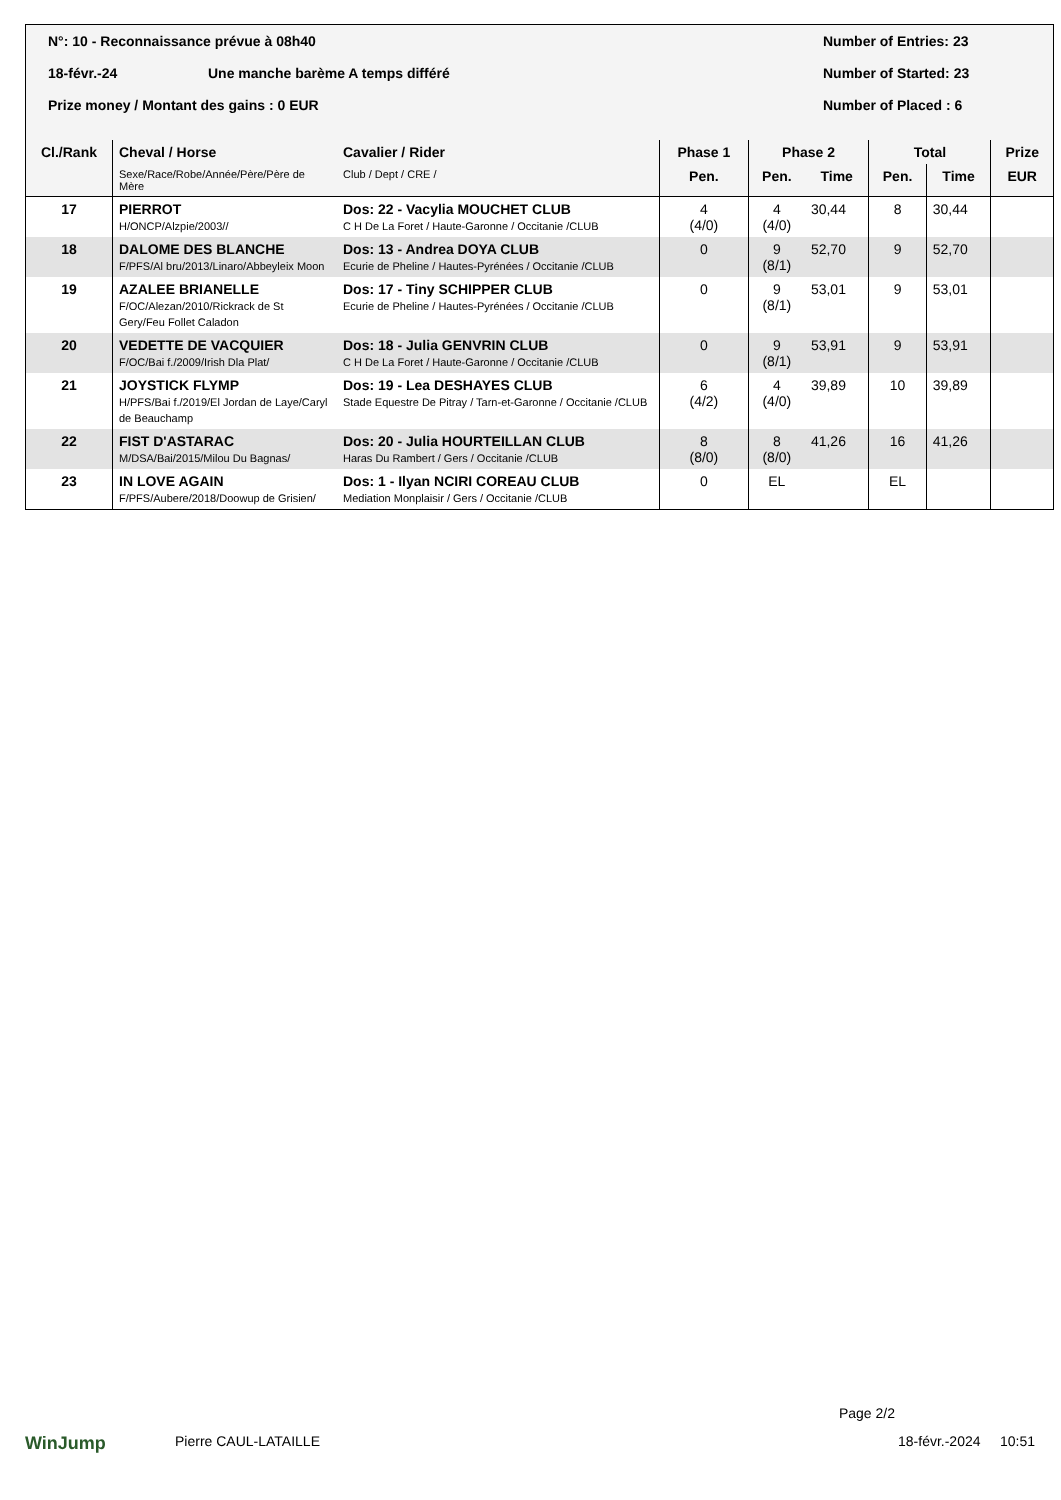N°: 10 - Reconnaissance prévue à 08h40 Number of Entries: 23
18-févr.-24 Une manche barème A temps différé Number of Started: 23
Prize money / Montant des gains : 0 EUR Number of Placed : 6
| Cl./Rank | Cheval / Horse | Cavalier / Rider | Phase 1 | Phase 2 | | Total | | Prize |
| --- | --- | --- | --- | --- | --- | --- | --- | --- |
| | Sexe/Race/Robe/Année/Père/Père de Mère | Club / Dept / CRE / | Pen. | Pen. | Time | Pen. | Time | EUR |
| 17 | PIERROT H/ONCP/Alzpie/2003// | Dos: 22 - Vacylia MOUCHET CLUB C H De La Foret / Haute-Garonne / Occitanie /CLUB | 4 (4/0) | 4 (4/0) | 30,44 | 8 | 30,44 | |
| 18 | DALOME DES BLANCHE F/PFS/Al bru/2013/Linaro/Abbeyleix Moon | Dos: 13 - Andrea DOYA CLUB Ecurie de Pheline / Hautes-Pyrénées / Occitanie /CLUB | 0 | 9 (8/1) | 52,70 | 9 | 52,70 | |
| 19 | AZALEE BRIANELLE F/OC/Alezan/2010/Rickrack de St Gery/Feu Follet Caladon | Dos: 17 - Tiny SCHIPPER CLUB Ecurie de Pheline / Hautes-Pyrénées / Occitanie /CLUB | 0 | 9 (8/1) | 53,01 | 9 | 53,01 | |
| 20 | VEDETTE DE VACQUIER F/OC/Bai f./2009/Irish Dla Plat/ | Dos: 18 - Julia GENVRIN CLUB C H De La Foret / Haute-Garonne / Occitanie /CLUB | 0 | 9 (8/1) | 53,91 | 9 | 53,91 | |
| 21 | JOYSTICK FLYMP H/PFS/Bai f./2019/El Jordan de Laye/Caryl de Beauchamp | Dos: 19 - Lea DESHAYES CLUB Stade Equestre De Pitray / Tarn-et-Garonne / Occitanie /CLUB | 6 (4/2) | 4 (4/0) | 39,89 | 10 | 39,89 | |
| 22 | FIST D'ASTARAC M/DSA/Bai/2015/Milou Du Bagnas/ | Dos: 20 - Julia HOURTEILLAN CLUB Haras Du Rambert / Gers / Occitanie /CLUB | 8 (8/0) | 8 (8/0) | 41,26 | 16 | 41,26 | |
| 23 | IN LOVE AGAIN F/PFS/Aubere/2018/Doowup de Grisien/ | Dos: 1 - Ilyan NCIRI COREAU CLUB Mediation Monplaisir / Gers / Occitanie /CLUB | 0 | EL | | EL | | |
Page 2/2
WinJump Pierre CAUL-LATAILLE 18-févr.-2024 10:51